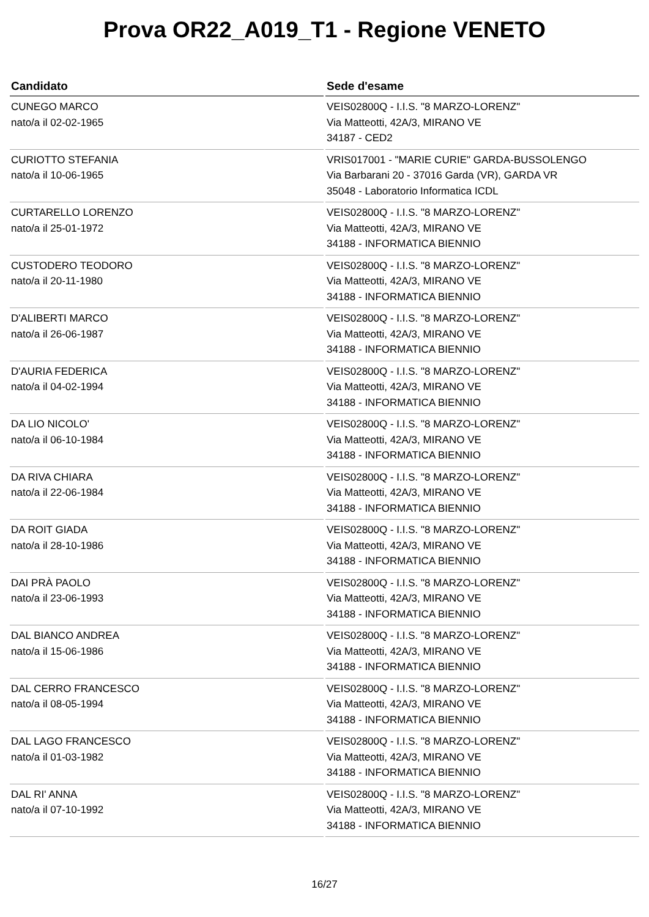Prova OR22_A019_T1 - Regione VENETO
| Candidato | Sede d'esame |
| --- | --- |
| CUNEGO MARCO nato/a il 02-02-1965 | VEIS02800Q - I.I.S. "8 MARZO-LORENZ" Via Matteotti, 42A/3, MIRANO VE 34187 - CED2 |
| CURIOTTO STEFANIA nato/a il 10-06-1965 | VRIS017001 - "MARIE CURIE" GARDA-BUSSOLENGO Via Barbarani 20 - 37016 Garda (VR), GARDA VR 35048 - Laboratorio Informatica ICDL |
| CURTARELLO LORENZO nato/a il 25-01-1972 | VEIS02800Q - I.I.S. "8 MARZO-LORENZ" Via Matteotti, 42A/3, MIRANO VE 34188 - INFORMATICA BIENNIO |
| CUSTODERO TEODORO nato/a il 20-11-1980 | VEIS02800Q - I.I.S. "8 MARZO-LORENZ" Via Matteotti, 42A/3, MIRANO VE 34188 - INFORMATICA BIENNIO |
| D'ALIBERTI MARCO nato/a il 26-06-1987 | VEIS02800Q - I.I.S. "8 MARZO-LORENZ" Via Matteotti, 42A/3, MIRANO VE 34188 - INFORMATICA BIENNIO |
| D'AURIA FEDERICA nato/a il 04-02-1994 | VEIS02800Q - I.I.S. "8 MARZO-LORENZ" Via Matteotti, 42A/3, MIRANO VE 34188 - INFORMATICA BIENNIO |
| DA LIO NICOLO' nato/a il 06-10-1984 | VEIS02800Q - I.I.S. "8 MARZO-LORENZ" Via Matteotti, 42A/3, MIRANO VE 34188 - INFORMATICA BIENNIO |
| DA RIVA CHIARA nato/a il 22-06-1984 | VEIS02800Q - I.I.S. "8 MARZO-LORENZ" Via Matteotti, 42A/3, MIRANO VE 34188 - INFORMATICA BIENNIO |
| DA ROIT GIADA nato/a il 28-10-1986 | VEIS02800Q - I.I.S. "8 MARZO-LORENZ" Via Matteotti, 42A/3, MIRANO VE 34188 - INFORMATICA BIENNIO |
| DAI PRÀ PAOLO nato/a il 23-06-1993 | VEIS02800Q - I.I.S. "8 MARZO-LORENZ" Via Matteotti, 42A/3, MIRANO VE 34188 - INFORMATICA BIENNIO |
| DAL BIANCO ANDREA nato/a il 15-06-1986 | VEIS02800Q - I.I.S. "8 MARZO-LORENZ" Via Matteotti, 42A/3, MIRANO VE 34188 - INFORMATICA BIENNIO |
| DAL CERRO FRANCESCO nato/a il 08-05-1994 | VEIS02800Q - I.I.S. "8 MARZO-LORENZ" Via Matteotti, 42A/3, MIRANO VE 34188 - INFORMATICA BIENNIO |
| DAL LAGO FRANCESCO nato/a il 01-03-1982 | VEIS02800Q - I.I.S. "8 MARZO-LORENZ" Via Matteotti, 42A/3, MIRANO VE 34188 - INFORMATICA BIENNIO |
| DAL RI' ANNA nato/a il 07-10-1992 | VEIS02800Q - I.I.S. "8 MARZO-LORENZ" Via Matteotti, 42A/3, MIRANO VE 34188 - INFORMATICA BIENNIO |
16/27